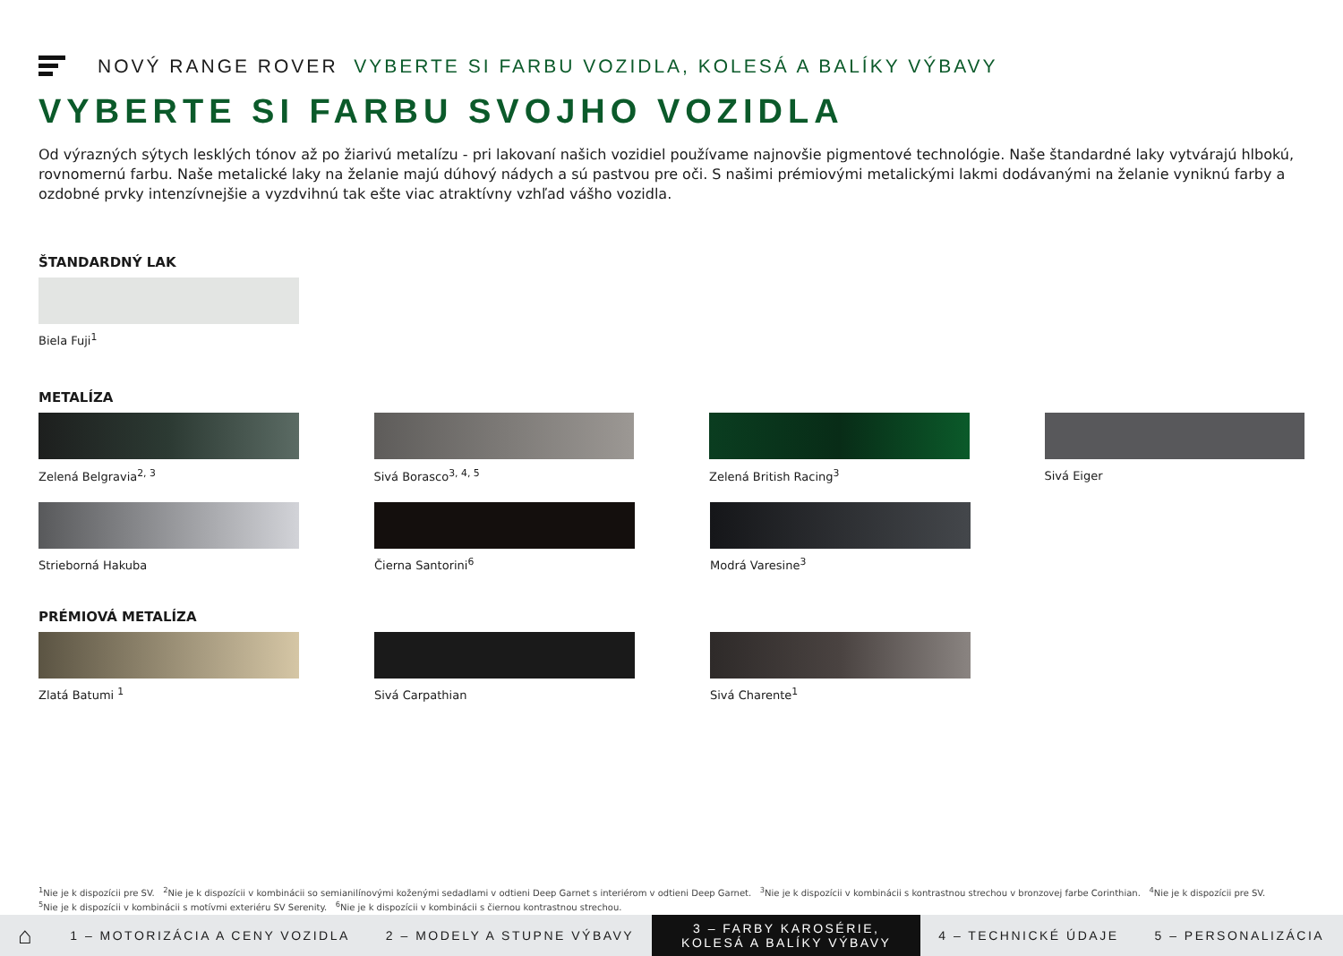NOVÝ RANGE ROVER VYBERTE SI FARBU VOZIDLA, KOLESÁ A BALÍKY VÝBAVY
VYBERTE SI FARBU SVOJHO VOZIDLA
Od výrazných sýtych lesklých tónov až po žiarivú metalízu - pri lakovaní našich vozidiel používame najnovšie pigmentové technológie. Naše štandardné laky vytvárajú hlbokú, rovnomernú farbu. Naše metalické laky na želanie majú dúhový nádych a sú pastvou pre oči. S našimi prémiovými metalickými lakmi dodávanými na želanie vyniknú farby a ozdobné prvky intenzívnejšie a vyzdvihnú tak ešte viac atraktívny vzhľad vášho vozidla.
ŠTANDARDNÝ LAK
Biela Fuji<sup>1</sup>
METALÍZA
Zelená Belgravia<sup>2, 3</sup> Sivá Borasco<sup>3, 4, 5</sup> Zelená British Racing<sup>3</sup> Sivá Eiger
Strieborná Hakuba Čierna Santorini<sup>6</sup> Modrá Varesine<sup>3</sup>
PRÉMIOVÁ METALÍZA
Zlatá Batumi <sup>1</sup> Sivá Carpathian Sivá Charente<sup>1</sup>
<sup>1</sup> Nie je k dispozícii pre SV. <sup>2</sup>Nie je k dispozícii v kombinácii so semianilínovými koženými sedadlami v odtieni Deep Garnet s interiérom v odtieni Deep Garnet. <sup>3</sup>Nie je k dispozícii v kombinácii s kontrastnou strechou v bronzovej farbe Corinthian. <sup>4</sup>Nie je k dispozícii pre SV.
<sup>5</sup> Nie je k dispozícii v kombinácii s motívmi exteriéru SV Serenity. <sup>6</sup>Nie je k dispozícii v kombinácii s čiernou kontrastnou strechou.
⌂
1 – MOTORIZÁCIA A CENY VOZIDLA 2 – MODELY A STUPNE VÝBAVY
3 – FARBY KAROSÉRIE, KOLESÁ A BALÍKY VÝBAVY
4 – TECHNICKÉ ÚDAJE 5 – PERSONALIZÁCIA